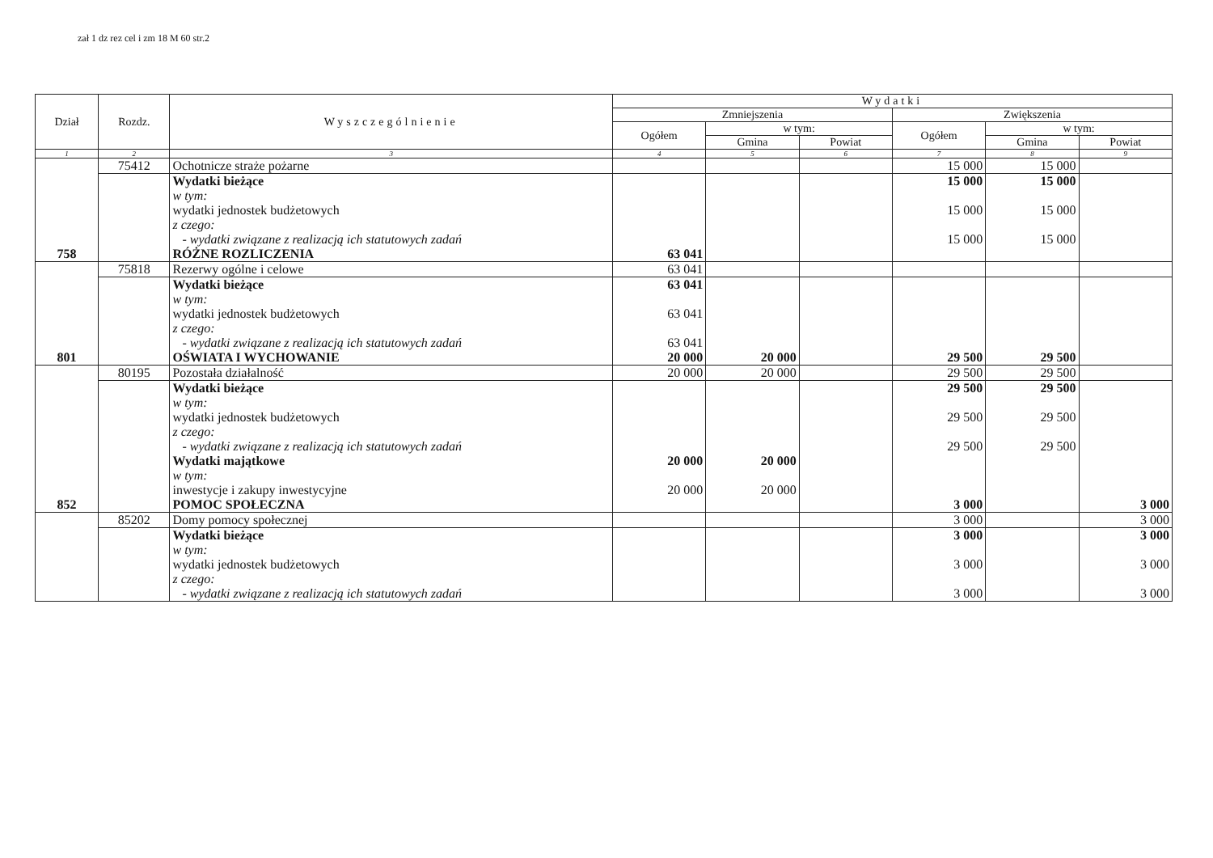zał 1 dz rez cel i zm 18 M 60 str.2
| Dział | Rozdz. | Wyszczególnienie | Wydatki | | | | | |
| --- | --- | --- | --- | --- | --- | --- | --- | --- |
| | | | Zmniejszenia | | | Zwiększenia | | |
| | | | Ogółem | w tym: | | Ogółem | w tym: | |
| | | | | Gmina | Powiat | | Gmina | Powiat |
| 1 | 2 | 3 | 4 | 5 | 6 | 7 | 8 | 9 |
| | 75412 | Ochotnicze straże pożarne | | | | 15 000 | 15 000 | |
| | | Wydatki bieżące w tym: wydatki jednostek budżetowych z czego: - wydatki związane z realizacją ich statutowych zadań | | | | 15 000 15 000 15 000 | 15 000 15 000 15 000 | |
| 758 | | RÓŻNE ROZLICZENIA | 63 041 | | | | | |
| | 75818 | Rezerwy ogólne i celowe | 63 041 | | | | | |
| | | Wydatki bieżące w tym: wydatki jednostek budżetowych z czego: - wydatki związane z realizacją ich statutowych zadań | 63 041 63 041 63 041 | | | | | |
| 801 | | OŚWIATA I WYCHOWANIE | 20 000 | 20 000 | | 29 500 | 29 500 | |
| | 80195 | Pozostała działalność | 20 000 | 20 000 | | 29 500 | 29 500 | |
| | | Wydatki bieżące w tym: wydatki jednostek budżetowych z czego: - wydatki związane z realizacją ich statutowych zadań Wydatki majątkowe w tym: inwestycje i zakupy inwestycyjne | 20 000 20 000 | 20 000 20 000 | | 29 500 29 500 29 500 | 29 500 29 500 29 500 | |
| 852 | | POMOC SPOŁECZNA | | | | 3 000 | | 3 000 |
| | 85202 | Domy pomocy społecznej | | | | 3 000 | | 3 000 |
| | | Wydatki bieżące w tym: wydatki jednostek budżetowych z czego: - wydatki związane z realizacją ich statutowych zadań | | | | 3 000 3 000 3 000 | | 3 000 3 000 3 000 |